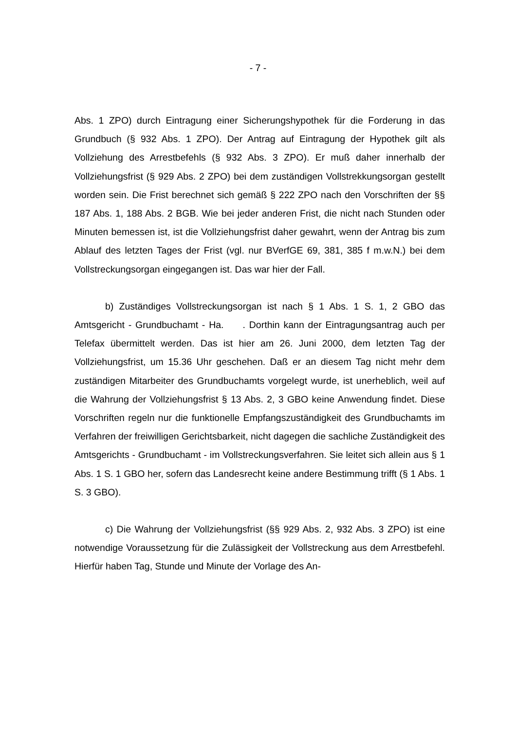- 7 -
Abs. 1 ZPO) durch Eintragung einer Sicherungshypothek für die Forderung in das Grundbuch (§ 932 Abs. 1 ZPO). Der Antrag auf Eintragung der Hypothek gilt als Vollziehung des Arrestbefehls (§ 932 Abs. 3 ZPO). Er muß daher inner­halb der Vollziehungsfrist (§ 929 Abs. 2 ZPO) bei dem zuständigen Vollstrek­kungsorgan gestellt worden sein. Die Frist berechnet sich gemäß § 222 ZPO nach den Vorschriften der §§ 187 Abs. 1, 188 Abs. 2 BGB. Wie bei jeder ande­ren Frist, die nicht nach Stunden oder Minuten bemessen ist, ist die Vollzie­hungsfrist daher gewahrt, wenn der Antrag bis zum Ablauf des letzten Tages der Frist (vgl. nur BVerfGE 69, 381, 385 f m.w.N.) bei dem Vollstreckungsorgan eingegangen ist. Das war hier der Fall.
b) Zuständiges Vollstreckungsorgan ist nach § 1 Abs. 1 S. 1, 2 GBO das Amtsgericht - Grundbuchamt - Ha. . Dorthin kann der Eintragungsantrag auch per Telefax übermittelt werden. Das ist hier am 26. Juni 2000, dem letzten Tag der Vollziehungsfrist, um 15.36 Uhr geschehen. Daß er an diesem Tag nicht mehr dem zuständigen Mitarbeiter des Grundbuchamts vorgelegt wurde, ist unerheblich, weil auf die Wahrung der Vollziehungsfrist § 13 Abs. 2, 3 GBO keine Anwendung findet. Diese Vorschriften regeln nur die funktionelle Emp­fangszuständigkeit des Grundbuchamts im Verfahren der freiwilligen Gerichts­barkeit, nicht dagegen die sachliche Zuständigkeit des Amtsgerichts - Grund­buchamt - im Vollstreckungsverfahren. Sie leitet sich allein aus § 1 Abs. 1 S. 1 GBO her, sofern das Landesrecht keine andere Bestimmung trifft (§ 1 Abs. 1 S. 3 GBO).
c) Die Wahrung der Vollziehungsfrist (§§ 929 Abs. 2, 932 Abs. 3 ZPO) ist eine notwendige Voraussetzung für die Zulässigkeit der Vollstreckung aus dem Arrestbefehl. Hierfür haben Tag, Stunde und Minute der Vorlage des An-